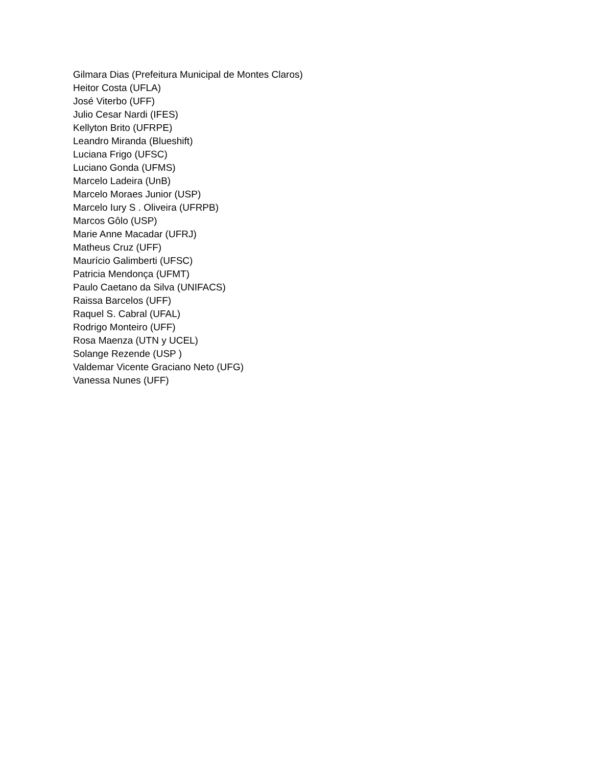Gilmara Dias (Prefeitura Municipal de Montes Claros)
Heitor Costa (UFLA)
José Viterbo (UFF)
Julio Cesar Nardi (IFES)
Kellyton Brito (UFRPE)
Leandro Miranda (Blueshift)
Luciana Frigo (UFSC)
Luciano Gonda (UFMS)
Marcelo Ladeira (UnB)
Marcelo Moraes Junior (USP)
Marcelo Iury S . Oliveira (UFRPB)
Marcos Gôlo (USP)
Marie Anne Macadar (UFRJ)
Matheus Cruz (UFF)
Maurício Galimberti (UFSC)
Patricia Mendonça (UFMT)
Paulo Caetano da Silva (UNIFACS)
Raissa Barcelos (UFF)
Raquel S. Cabral (UFAL)
Rodrigo Monteiro (UFF)
Rosa Maenza (UTN y UCEL)
Solange Rezende (USP )
Valdemar Vicente Graciano Neto (UFG)
Vanessa Nunes (UFF)